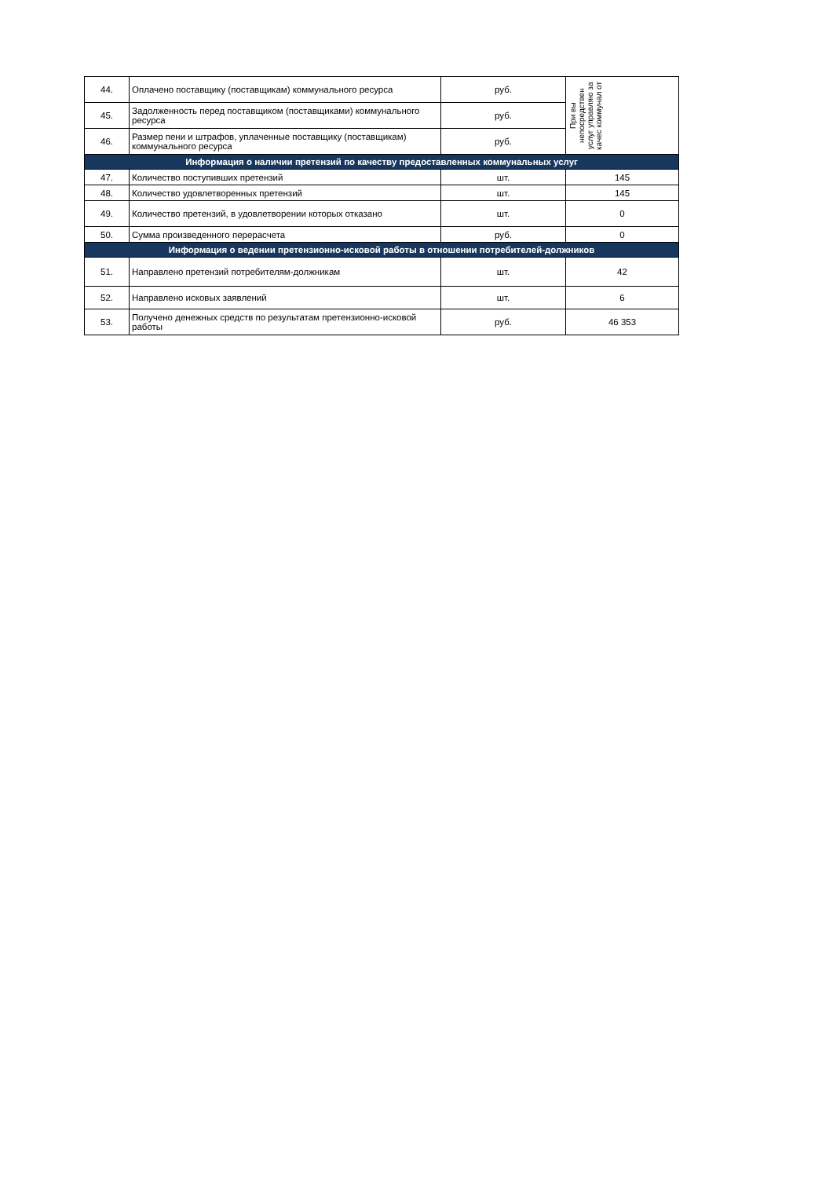| 44. | Оплачено поставщику (поставщикам) коммунального ресурса | руб. | При вы непосредствен услуг управляю за качес коммунал от |
| 45. | Задолженность перед поставщиком (поставщиками) коммунального ресурса | руб. | |
| 46. | Размер пени и штрафов, уплаченные поставщику (поставщикам) коммунального ресурса | руб. | |
| Информация о наличии претензий по качеству предоставленных коммунальных услуг | | | |
| 47. | Количество поступивших претензий | шт. | 145 |
| 48. | Количество удовлетворенных претензий | шт. | 145 |
| 49. | Количество претензий, в удовлетворении которых отказано | шт. | 0 |
| 50. | Сумма произведенного перерасчета | руб. | 0 |
| Информация о ведении претензионно-исковой работы в отношении потребителей-должников | | | |
| 51. | Направлено претензий потребителям-должникам | шт. | 42 |
| 52. | Направлено исковых заявлений | шт. | 6 |
| 53. | Получено денежных средств по результатам претензионно-исковой работы | руб. | 46 353 |